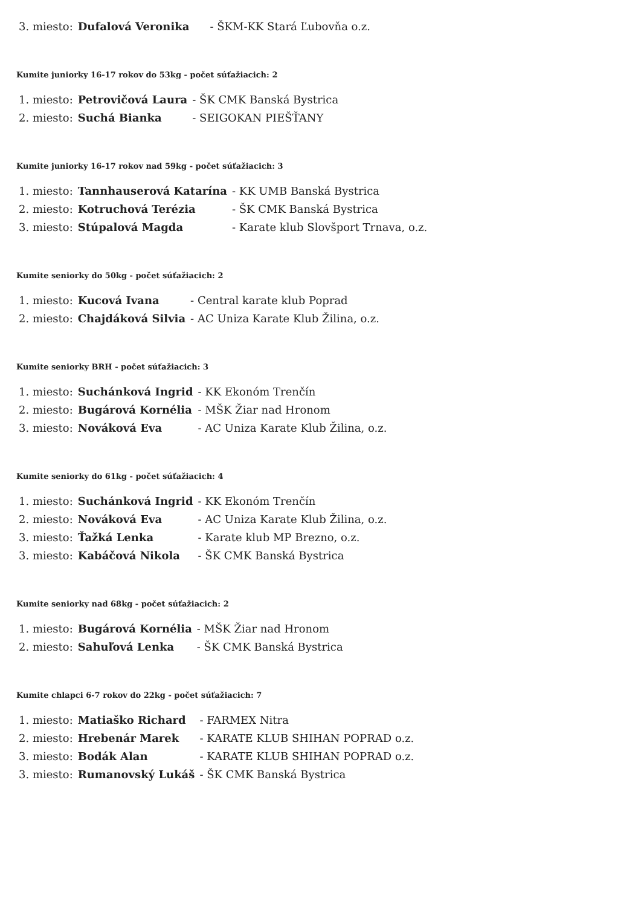| 3. miesto: | Dufalová Veronika | - ŠKM-KK Stará Ľubovňa o.z. |
Kumite juniorky 16-17 rokov do 53kg - počet súťažiacich: 2
| 1. miesto: | Petrovičová Laura | - ŠK CMK Banská Bystrica |
| 2. miesto: | Suchá Bianka | - SEIGOKAN PIEŠŤANY |
Kumite juniorky 16-17 rokov nad 59kg - počet súťažiacich: 3
| 1. miesto: | Tannhauserová Katarína | - KK UMB Banská Bystrica |
| 2. miesto: | Kotruchová Terézia | - ŠK CMK Banská Bystrica |
| 3. miesto: | Stúpalová Magda | - Karate klub Slovšport Trnava, o.z. |
Kumite seniorky do 50kg - počet súťažiacich: 2
| 1. miesto: | Kucová Ivana | - Central karate klub Poprad |
| 2. miesto: | Chajdáková Silvia | - AC Uniza Karate Klub Žilina, o.z. |
Kumite seniorky BRH - počet súťažiacich: 3
| 1. miesto: | Suchánková Ingrid | - KK Ekonóm Trenčín |
| 2. miesto: | Bugárová Kornélia | - MŠK Žiar nad Hronom |
| 3. miesto: | Nováková Eva | - AC Uniza Karate Klub Žilina, o.z. |
Kumite seniorky do 61kg - počet súťažiacich: 4
| 1. miesto: | Suchánková Ingrid | - KK Ekonóm Trenčín |
| 2. miesto: | Nováková Eva | - AC Uniza Karate Klub Žilina, o.z. |
| 3. miesto: | Ťažká Lenka | - Karate klub MP Brezno, o.z. |
| 3. miesto: | Kabáčová Nikola | - ŠK CMK Banská Bystrica |
Kumite seniorky nad 68kg - počet súťažiacich: 2
| 1. miesto: | Bugárová Kornélia | - MŠK Žiar nad Hronom |
| 2. miesto: | Sahuľová Lenka | - ŠK CMK Banská Bystrica |
Kumite chlapci 6-7 rokov do 22kg - počet súťažiacich: 7
| 1. miesto: | Matiaško Richard | - FARMEX Nitra |
| 2. miesto: | Hrebenár Marek | - KARATE KLUB SHIHAN POPRAD o.z. |
| 3. miesto: | Bodák Alan | - KARATE KLUB SHIHAN POPRAD o.z. |
| 3. miesto: | Rumanovský Lukáš | - ŠK CMK Banská Bystrica |